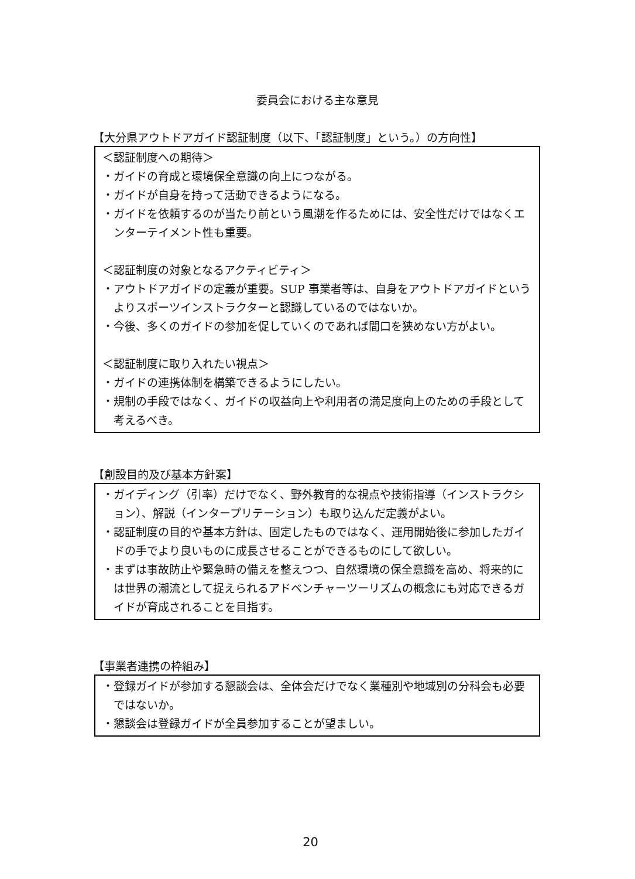委員会における主な意見
【大分県アウトドアガイド認証制度（以下、「認証制度」という。）の方向性】
＜認証制度への期待＞
・ガイドの育成と環境保全意識の向上につながる。
・ガイドが自身を持って活動できるようになる。
・ガイドを依頼するのが当たり前という風潮を作るためには、安全性だけではなくエンターテイメント性も重要。
＜認証制度の対象となるアクティビティ＞
・アウトドアガイドの定義が重要。SUP 事業者等は、自身をアウトドアガイドというよりスポーツインストラクターと認識しているのではないか。
・今後、多くのガイドの参加を促していくのであれば間口を狭めない方がよい。
＜認証制度に取り入れたい視点＞
・ガイドの連携体制を構築できるようにしたい。
・規制の手段ではなく、ガイドの収益向上や利用者の満足度向上のための手段として考えるべき。
【創設目的及び基本方針案】
・ガイディング（引率）だけでなく、野外教育的な視点や技術指導（インストラクション）、解説（インタープリテーション）も取り込んだ定義がよい。
・認証制度の目的や基本方針は、固定したものではなく、運用開始後に参加したガイドの手でより良いものに成長させることができるものにして欲しい。
・まずは事故防止や緊急時の備えを整えつつ、自然環境の保全意識を高め、将来的には世界の潮流として捉えられるアドベンチャーツーリズムの概念にも対応できるガイドが育成されることを目指す。
【事業者連携の枠組み】
・登録ガイドが参加する懇談会は、全体会だけでなく業種別や地域別の分科会も必要ではないか。
・懇談会は登録ガイドが全員参加することが望ましい。
20